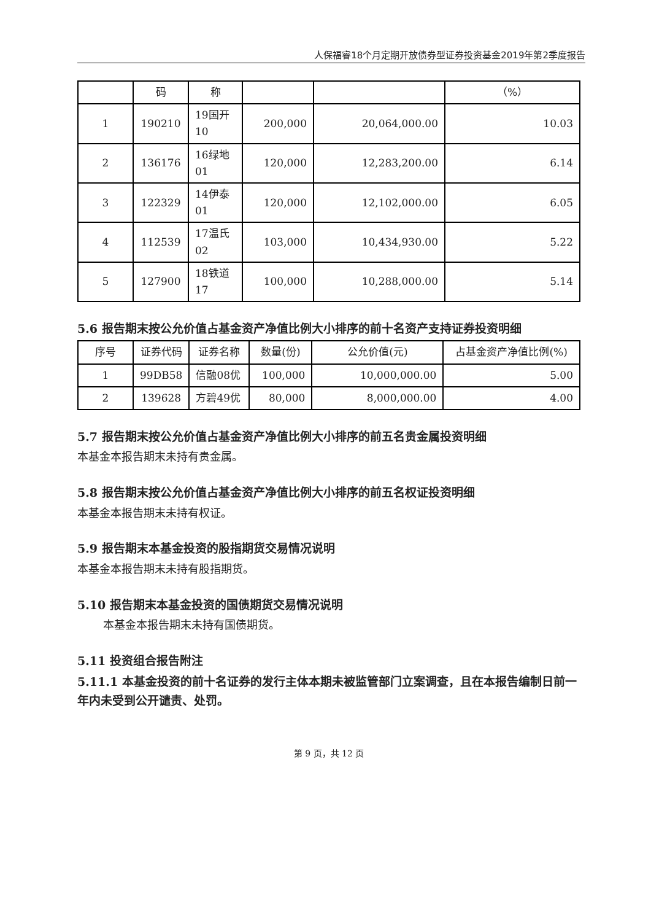人保福睿18个月定期开放债券型证券投资基金2019年第2季度报告
| | 码 | 称 | | | （%） |
| 1 | 190210 | 19国开10 | 200,000 | 20,064,000.00 | 10.03 |
| 2 | 136176 | 16绿地01 | 120,000 | 12,283,200.00 | 6.14 |
| 3 | 122329 | 14伊泰01 | 120,000 | 12,102,000.00 | 6.05 |
| 4 | 112539 | 17温氏02 | 103,000 | 10,434,930.00 | 5.22 |
| 5 | 127900 | 18铁道17 | 100,000 | 10,288,000.00 | 5.14 |
5.6 报告期末按公允价值占基金资产净值比例大小排序的前十名资产支持证券投资明细
| 序号 | 证券代码 | 证券名称 | 数量(份) | 公允价值(元) | 占基金资产净值比例(%) |
| 1 | 99DB58 | 信融08优 | 100,000 | 10,000,000.00 | 5.00 |
| 2 | 139628 | 方碧49优 | 80,000 | 8,000,000.00 | 4.00 |
5.7 报告期末按公允价值占基金资产净值比例大小排序的前五名贵金属投资明细
本基金本报告期末未持有贵金属。
5.8 报告期末按公允价值占基金资产净值比例大小排序的前五名权证投资明细
本基金本报告期末未持有权证。
5.9 报告期末本基金投资的股指期货交易情况说明
本基金本报告期末未持有股指期货。
5.10 报告期末本基金投资的国债期货交易情况说明
本基金本报告期末未持有国债期货。
5.11 投资组合报告附注
5.11.1 本基金投资的前十名证券的发行主体本期未被监管部门立案调查，且在本报告编制日前一年内未受到公开谴责、处罚。
第 9 页，共 12 页